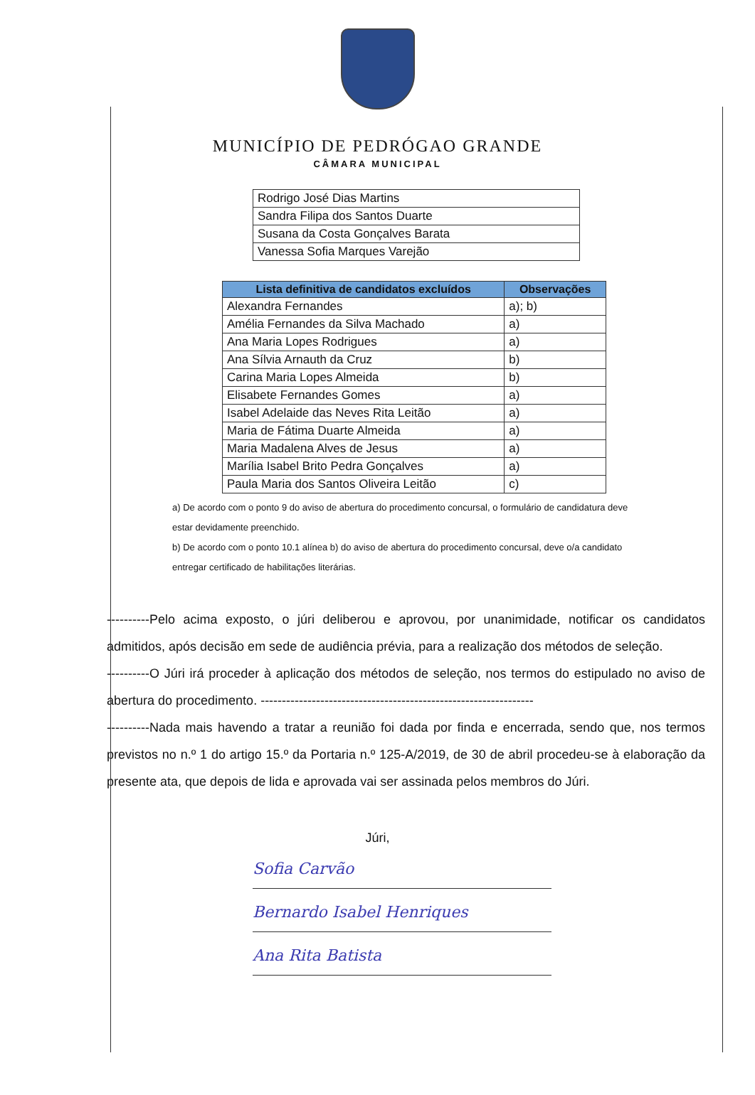MUNICÍPIO DE PEDRÓGAO GRANDE
CÂMARA MUNICIPAL
| Rodrigo José Dias Martins |
| Sandra Filipa dos Santos Duarte |
| Susana da Costa Gonçalves Barata |
| Vanessa Sofia Marques Varejão |
| Lista definitiva de candidatos excluídos | Observações |
| --- | --- |
| Alexandra Fernandes | a); b) |
| Amélia Fernandes da Silva Machado | a) |
| Ana Maria Lopes Rodrigues | a) |
| Ana Sílvia Arnauth da Cruz | b) |
| Carina Maria Lopes Almeida | b) |
| Elisabete Fernandes Gomes | a) |
| Isabel Adelaide das Neves Rita Leitão | a) |
| Maria de Fátima Duarte Almeida | a) |
| Maria Madalena Alves de Jesus | a) |
| Marília Isabel Brito Pedra Gonçalves | a) |
| Paula Maria dos Santos Oliveira Leitão | c) |
a) De acordo com o ponto 9 do aviso de abertura do procedimento concursal, o formulário de candidatura deve estar devidamente preenchido.
b) De acordo com o ponto 10.1 alínea b) do aviso de abertura do procedimento concursal, deve o/a candidato entregar certificado de habilitações literárias.
----------Pelo acima exposto, o júri deliberou e aprovou, por unanimidade, notificar os candidatos admitidos, após decisão em sede de audiência prévia, para a realização dos métodos de seleção.
----------O Júri irá proceder à aplicação dos métodos de seleção, nos termos do estipulado no aviso de abertura do procedimento. ----------------------------------------------------------------
----------Nada mais havendo a tratar a reunião foi dada por finda e encerrada, sendo que, nos termos previstos no n.º 1 do artigo 15.º da Portaria n.º 125-A/2019, de 30 de abril procedeu-se à elaboração da presente ata, que depois de lida e aprovada vai ser assinada pelos membros do Júri.
Júri,
Sofia Carvão
Bernardo Isabel Henriques
Ana Rita Batista